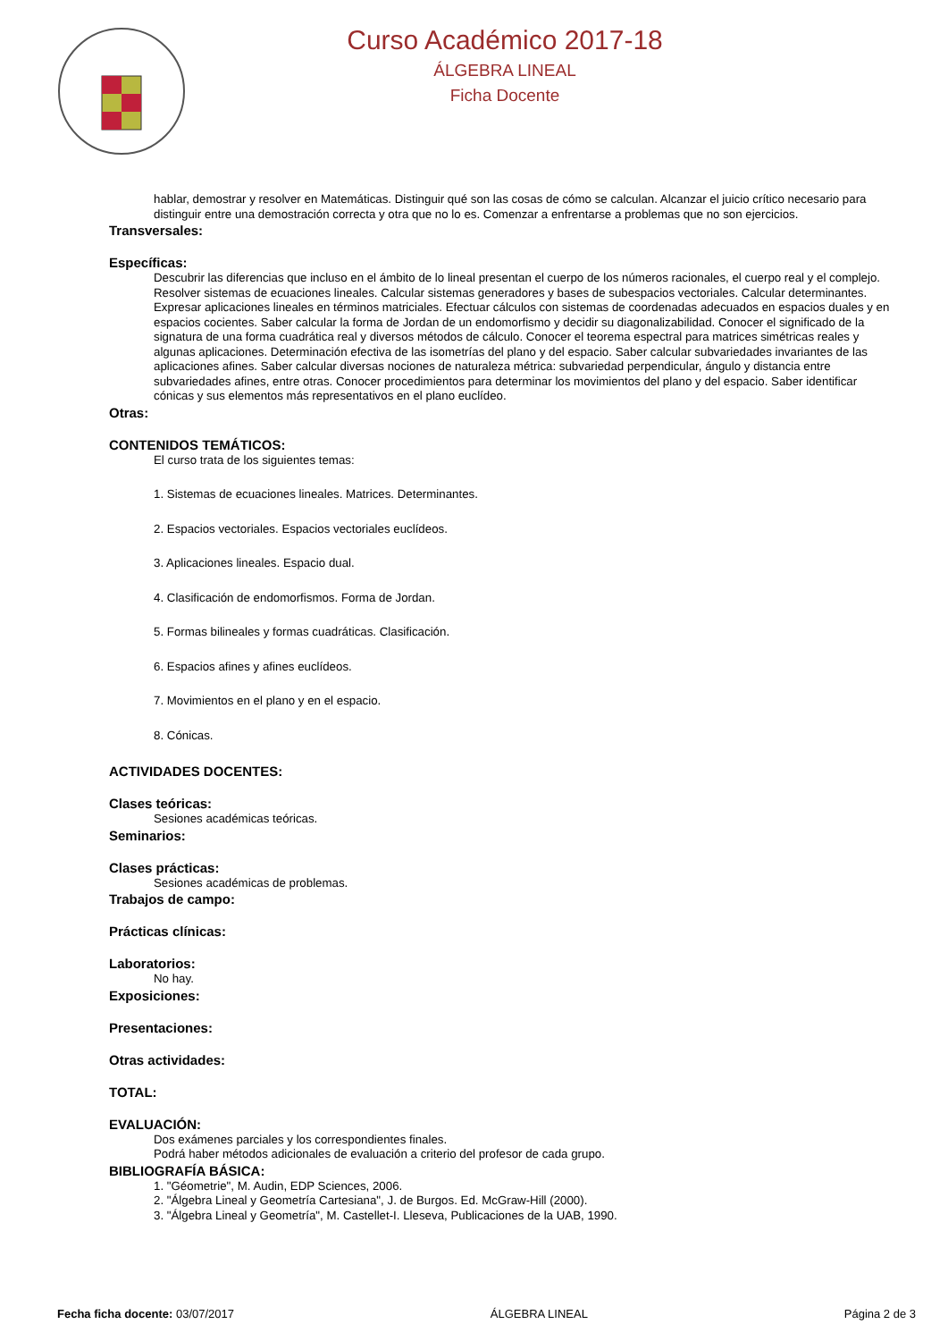Curso Académico 2017-18
ÁLGEBRA LINEAL
Ficha Docente
hablar, demostrar y resolver en Matemáticas. Distinguir qué son las cosas de cómo se calculan. Alcanzar el juicio crítico necesario para distinguir entre una demostración correcta y otra que no lo es. Comenzar a enfrentarse a problemas que no son ejercicios.
Transversales:
Específicas:
Descubrir las diferencias que incluso en el ámbito de lo lineal presentan el cuerpo de los números racionales, el cuerpo real y el complejo. Resolver sistemas de ecuaciones lineales. Calcular sistemas generadores y bases de subespacios vectoriales. Calcular determinantes. Expresar aplicaciones lineales en términos matriciales. Efectuar cálculos con sistemas de coordenadas adecuados en espacios duales y en espacios cocientes. Saber calcular la forma de Jordan de un endomorfismo y decidir su diagonalizabilidad. Conocer el significado de la signatura de una forma cuadrática real y diversos métodos de cálculo. Conocer el teorema espectral para matrices simétricas reales y algunas aplicaciones. Determinación efectiva de las isometrías del plano y del espacio. Saber calcular subvariedades invariantes de las aplicaciones afines. Saber calcular diversas nociones de naturaleza métrica: subvariedad perpendicular, ángulo y distancia entre subvariedades afines, entre otras. Conocer procedimientos para determinar los movimientos del plano y del espacio. Saber identificar cónicas y sus elementos más representativos en el plano euclídeo.
Otras:
CONTENIDOS TEMÁTICOS:
El curso trata de los siguientes temas:
1. Sistemas de ecuaciones lineales. Matrices. Determinantes.
2. Espacios vectoriales. Espacios vectoriales euclídeos.
3. Aplicaciones lineales. Espacio dual.
4. Clasificación de endomorfismos. Forma de Jordan.
5. Formas bilineales y formas cuadráticas. Clasificación.
6. Espacios afines y afines euclídeos.
7. Movimientos en el plano y en el espacio.
8. Cónicas.
ACTIVIDADES DOCENTES:
Clases teóricas:
Sesiones académicas teóricas.
Seminarios:
Clases prácticas:
Sesiones académicas de problemas.
Trabajos de campo:
Prácticas clínicas:
Laboratorios:
No hay.
Exposiciones:
Presentaciones:
Otras actividades:
TOTAL:
EVALUACIÓN:
Dos exámenes parciales y los correspondientes finales.
Podrá haber métodos adicionales de evaluación a criterio del profesor de cada grupo.
BIBLIOGRAFÍA BÁSICA:
1. "Géometrie", M. Audin, EDP Sciences, 2006.
2. "Álgebra Lineal y Geometría Cartesiana", J. de Burgos. Ed. McGraw-Hill (2000).
3. "Álgebra Lineal y Geometría", M. Castellet-I. Lleseva, Publicaciones de la UAB, 1990.
Fecha ficha docente: 03/07/2017 ÁLGEBRA LINEAL Página 2 de 3